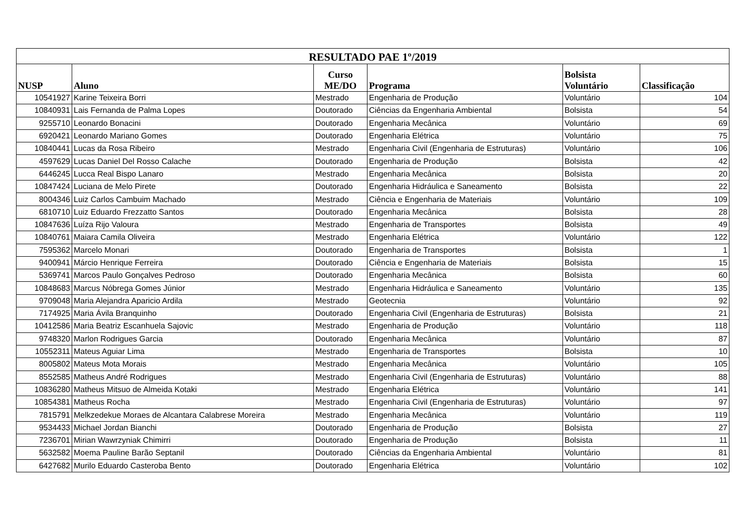| RESULTADO PAE 1º/2019 | | | | | |
| --- | --- | --- | --- | --- | --- |
| NUSP | Aluno | Curso ME/DO | Programa | Bolsista Voluntário | Classificação |
| 10541927 | Karine Teixeira Borri | Mestrado | Engenharia de Produção | Voluntário | 104 |
| 10840931 | Lais Fernanda de Palma Lopes | Doutorado | Ciências da Engenharia Ambiental | Bolsista | 54 |
| 9255710 | Leonardo Bonacini | Doutorado | Engenharia Mecânica | Voluntário | 69 |
| 6920421 | Leonardo Mariano Gomes | Doutorado | Engenharia Elétrica | Voluntário | 75 |
| 10840441 | Lucas da Rosa Ribeiro | Mestrado | Engenharia Civil (Engenharia de Estruturas) | Voluntário | 106 |
| 4597629 | Lucas Daniel Del Rosso Calache | Doutorado | Engenharia de Produção | Bolsista | 42 |
| 6446245 | Lucca Real Bispo Lanaro | Mestrado | Engenharia Mecânica | Bolsista | 20 |
| 10847424 | Luciana de Melo Pirete | Doutorado | Engenharia Hidráulica e Saneamento | Bolsista | 22 |
| 8004346 | Luiz Carlos Cambuim Machado | Mestrado | Ciência e Engenharia de Materiais | Voluntário | 109 |
| 6810710 | Luiz Eduardo Frezzatto Santos | Doutorado | Engenharia Mecânica | Bolsista | 28 |
| 10847636 | Luíza Rijo Valoura | Mestrado | Engenharia de Transportes | Bolsista | 49 |
| 10840761 | Maiara Camila Oliveira | Mestrado | Engenharia Elétrica | Voluntário | 122 |
| 7595362 | Marcelo Monari | Doutorado | Engenharia de Transportes | Bolsista | 1 |
| 9400941 | Márcio Henrique Ferreira | Doutorado | Ciência e Engenharia de Materiais | Bolsista | 15 |
| 5369741 | Marcos Paulo Gonçalves Pedroso | Doutorado | Engenharia Mecânica | Bolsista | 60 |
| 10848683 | Marcus Nóbrega Gomes Júnior | Mestrado | Engenharia Hidráulica e Saneamento | Voluntário | 135 |
| 9709048 | Maria Alejandra Aparicio Ardila | Mestrado | Geotecnia | Voluntário | 92 |
| 7174925 | Maria Ávila Branquinho | Doutorado | Engenharia Civil (Engenharia de Estruturas) | Bolsista | 21 |
| 10412586 | Maria Beatriz Escanhuela Sajovic | Mestrado | Engenharia de Produção | Voluntário | 118 |
| 9748320 | Marlon Rodrigues Garcia | Doutorado | Engenharia Mecânica | Voluntário | 87 |
| 10552311 | Mateus Aguiar Lima | Mestrado | Engenharia de Transportes | Bolsista | 10 |
| 8005802 | Mateus Mota Morais | Mestrado | Engenharia Mecânica | Voluntário | 105 |
| 8552585 | Matheus André Rodrigues | Mestrado | Engenharia Civil (Engenharia de Estruturas) | Voluntário | 88 |
| 10836280 | Matheus Mitsuo de Almeida Kotaki | Mestrado | Engenharia Elétrica | Voluntário | 141 |
| 10854381 | Matheus Rocha | Mestrado | Engenharia Civil (Engenharia de Estruturas) | Voluntário | 97 |
| 7815791 | Melkzedekue Moraes de Alcantara Calabrese Moreira | Mestrado | Engenharia Mecânica | Voluntário | 119 |
| 9534433 | Michael Jordan Bianchi | Doutorado | Engenharia de Produção | Bolsista | 27 |
| 7236701 | Mirian Wawrzyniak Chimirri | Doutorado | Engenharia de Produção | Bolsista | 11 |
| 5632582 | Moema Pauline Barão Septanil | Doutorado | Ciências da Engenharia Ambiental | Voluntário | 81 |
| 6427682 | Murilo Eduardo Casteroba Bento | Doutorado | Engenharia Elétrica | Voluntário | 102 |